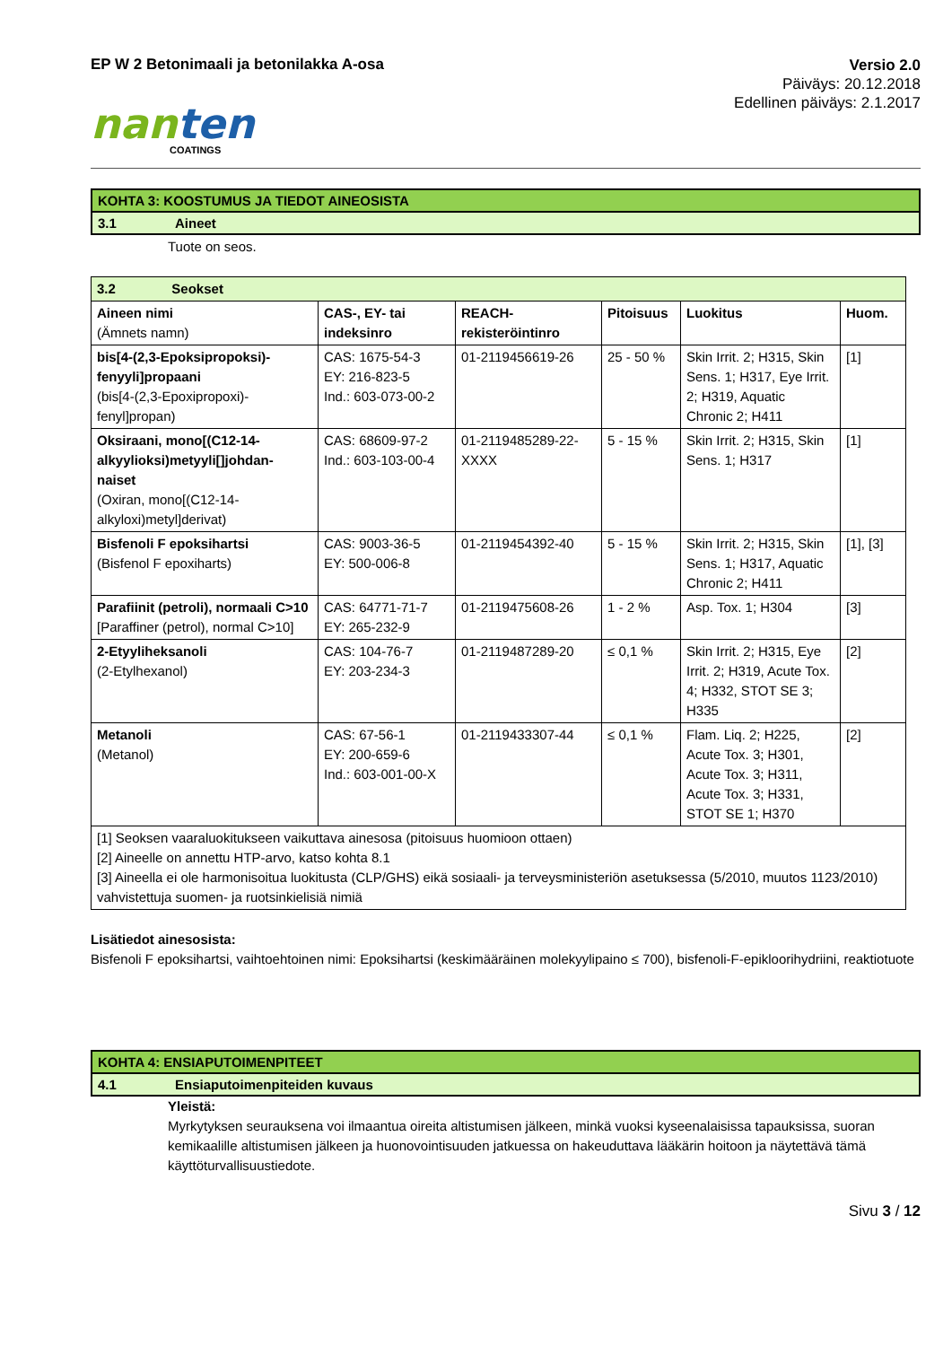EP W 2 Betonimaali ja betonilakka A-osa
Versio 2.0
Päiväys: 20.12.2018
Edellinen päiväys: 2.1.2017
nanten
COATINGS
KOHTA 3: KOOSTUMUS JA TIEDOT AINEOSISTA
3.1 Aineet
Tuote on seos.
| 3.2 Seokset | | | | | |
| Aineen nimi (Ämnets namn) | CAS-, EY- tai indeksinro | REACH-rekisteröintinro | Pitoisuus | Luokitus | Huom. |
| bis[4-(2,3-Epoksipropoksi)-fenyyli]propaani (bis[4-(2,3-Epoxipropoxi)-fenyl]propan) | CAS: 1675-54-3 EY: 216-823-5 Ind.: 603-073-00-2 | 01-2119456619-26 | 25 - 50 % | Skin Irrit. 2; H315, Skin Sens. 1; H317, Eye Irrit. 2; H319, Aquatic Chronic 2; H411 | [1] |
| Oksiraani, mono[(C12-14-alkyylioksi)metyyli[]johdan-naiset (Oxiran, mono[(C12-14-alkyloxi)metyl]derivat) | CAS: 68609-97-2 Ind.: 603-103-00-4 | 01-2119485289-22-XXXX | 5 - 15 % | Skin Irrit. 2; H315, Skin Sens. 1; H317 | [1] |
| Bisfenoli F epoksihartsi (Bisfenol F epoxiharts) | CAS: 9003-36-5 EY: 500-006-8 | 01-2119454392-40 | 5 - 15 % | Skin Irrit. 2; H315, Skin Sens. 1; H317, Aquatic Chronic 2; H411 | [1], [3] |
| Parafiinit (petroli), normaali C>10 [Paraffiner (petrol), normal C>10] | CAS: 64771-71-7 EY: 265-232-9 | 01-2119475608-26 | 1 - 2 % | Asp. Tox. 1; H304 | [3] |
| 2-Etyyliheksanoli (2-Etylhexanol) | CAS: 104-76-7 EY: 203-234-3 | 01-2119487289-20 | ≤ 0,1 % | Skin Irrit. 2; H315, Eye Irrit. 2; H319, Acute Tox. 4; H332, STOT SE 3; H335 | [2] |
| Metanoli (Metanol) | CAS: 67-56-1 EY: 200-659-6 Ind.: 603-001-00-X | 01-2119433307-44 | ≤ 0,1 % | Flam. Liq. 2; H225, Acute Tox. 3; H301, Acute Tox. 3; H311, Acute Tox. 3; H331, STOT SE 1; H370 | [2] |
| [1] Seoksen vaaraluokitukseen vaikuttava ainesosa (pitoisuus huomioon ottaen) [2] Aineelle on annettu HTP-arvo, katso kohta 8.1 [3] Aineella ei ole harmonisoitua luokitusta (CLP/GHS) eikä sosiaali- ja terveysministeriön asetuksessa (5/2010, muutos 1123/2010) vahvistettuja suomen- ja ruotsinkielisiä nimiä | | | | | |
Lisätiedot ainesosista:
Bisfenoli F epoksihartsi, vaihtoehtoinen nimi: Epoksihartsi (keskimääräinen molekyylipaino ≤ 700), bisfenoli-F-epikloorihydriini, reaktiotuote
KOHTA 4: ENSIAPUTOIMENPITEET
4.1 Ensiaputoimenpiteiden kuvaus
Yleistä:
Myrkytyksen seurauksena voi ilmaantua oireita altistumisen jälkeen, minkä vuoksi kyseenalaisissa tapauksissa, suoran kemikaalille altistumisen jälkeen ja huonovointisuuden jatkuessa on hakeuduttava lääkärin hoitoon ja näytettävä tämä käyttöturvallisuustiedote.
Sivu 3 / 12